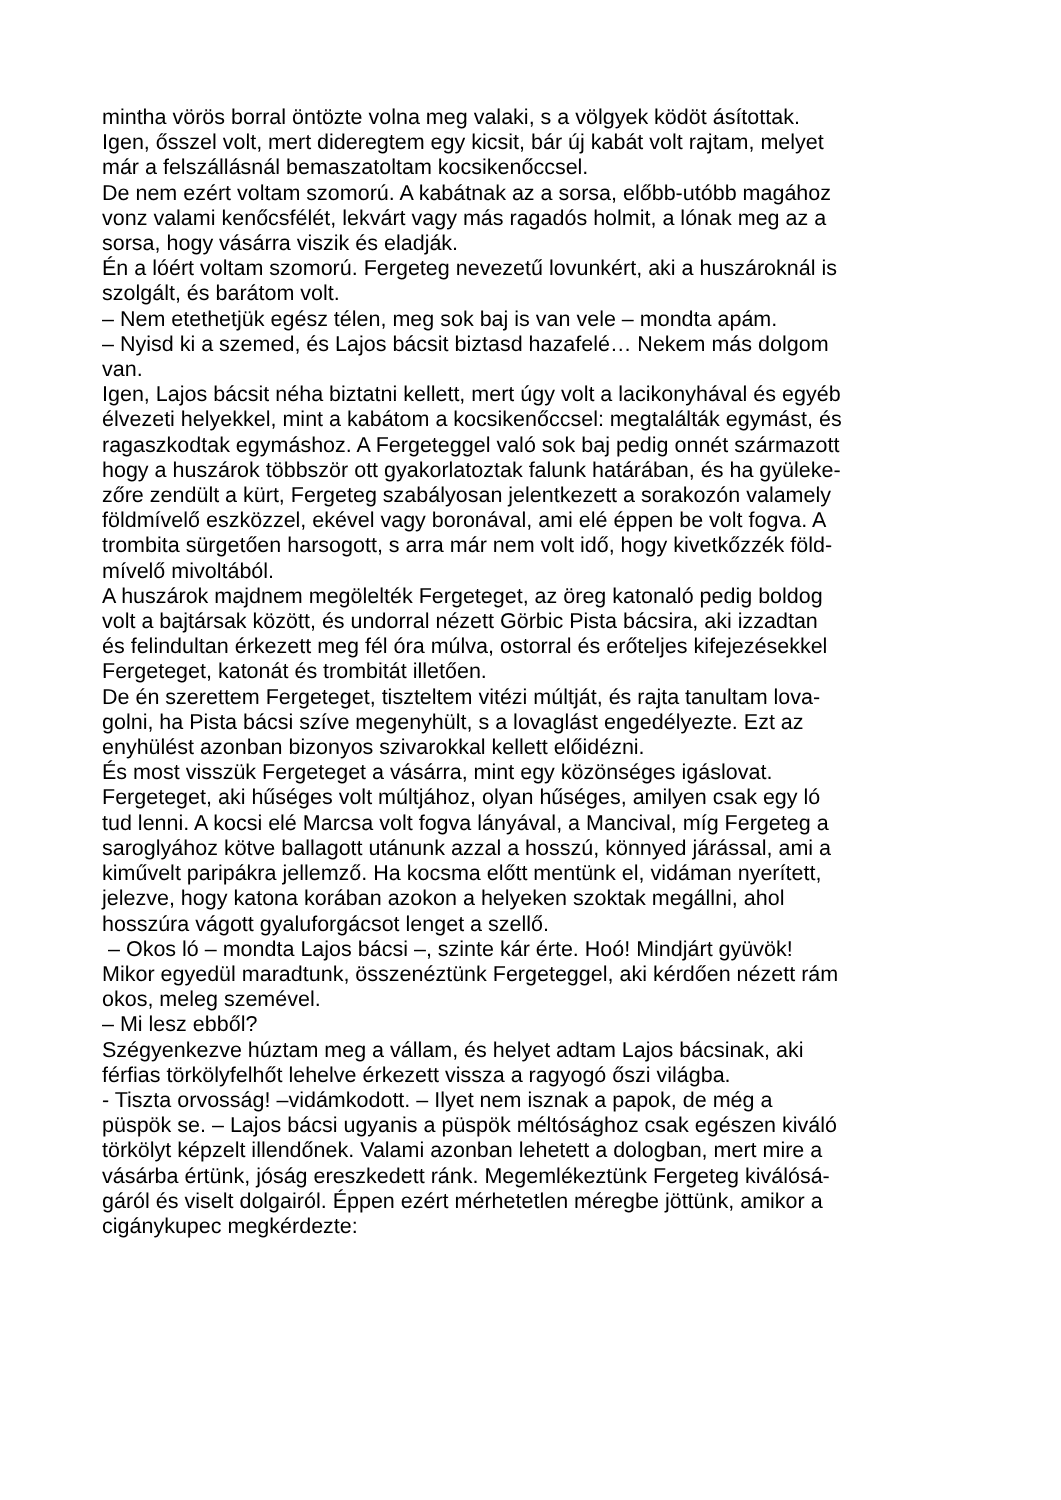mintha vörös borral öntözte volna meg valaki, s a völgyek ködöt ásítottak.
Igen, ősszel volt, mert dideregtem egy kicsit, bár új kabát volt rajtam, melyet
már a felszállásnál bemaszatoltam kocsikenőccsel.
De nem ezért voltam szomorú. A kabátnak az a sorsa, előbb-utóbb magához
vonz valami kenőcsfélét, lekvárt vagy más ragadós holmit, a lónak meg az a
sorsa, hogy vásárra viszik és eladják.
Én a lóért voltam szomorú. Fergeteg nevezetű lovunkért, aki a huszároknál is
szolgált, és barátom volt.
– Nem etethetjük egész télen, meg sok baj is van vele – mondta apám.
– Nyisd ki a szemed, és Lajos bácsit biztasd hazafelé… Nekem más dolgom
van.
Igen, Lajos bácsit néha biztatni kellett, mert úgy volt a lacikonyhával és egyéb
élvezeti helyekkel, mint a kabátom a kocsikenőccsel: megtalálták egymást, és
ragaszkodtak egymáshoz. A Fergeteggel való sok baj pedig onnét származott
hogy a huszárok többször ott gyakorlatoztak falunk határában, és ha gyüleke-
zőre zendült a kürt, Fergeteg szabályosan jelentkezett a sorakozón valamely
földmívelő eszközzel, ekével vagy boronával, ami elé éppen be volt fogva. A
trombita sürgetően harsogott, s arra már nem volt idő, hogy kivetkőzzék föld-
mívelő mivoltából.
A huszárok majdnem megölelték Fergeteget, az öreg katonaló pedig boldog
volt a bajtársak között, és undorral nézett Görbic Pista bácsira, aki izzadtan
és felindultan érkezett meg fél óra múlva, ostorral és erőteljes kifejezésekkel
Fergeteget, katonát és trombitát illetően.
De én szerettem Fergeteget, tiszteltem vitézi múltját, és rajta tanultam lova-
golni, ha Pista bácsi szíve megenyhült, s a lovaglást engedélyezte. Ezt az
enyhülést azonban bizonyos szivarokkal kellett előidézni.
És most visszük Fergeteget a vásárra, mint egy közönséges igáslovat.
Fergeteget, aki hűséges volt múltjához, olyan hűséges, amilyen csak egy ló
tud lenni. A kocsi elé Marcsa volt fogva lányával, a Mancival, míg Fergeteg a
saroglyához kötve ballagott utánunk azzal a hosszú, könnyed járással, ami a
kiművelt paripákra jellemző. Ha kocsma előtt mentünk el, vidáman nyerített,
jelezve, hogy katona korában azokon a helyeken szoktak megállni, ahol
hosszúra vágott gyaluforgácsot lenget a szellő.
– Okos ló – mondta Lajos bácsi –, szinte kár érte. Hoó! Mindjárt gyüvök!
Mikor egyedül maradtunk, összenéztünk Fergeteggel, aki kérdően nézett rám
okos, meleg szemével.
– Mi lesz ebből?
Szégyenkezve húztam meg a vállam, és helyet adtam Lajos bácsinak, aki
férfias törkölyfelhőt lehelve érkezett vissza a ragyogó őszi világba.
- Tiszta orvosság! –vidámkodott. – Ilyet nem isznak a papok, de még a
püspök se. – Lajos bácsi ugyanis a püspök méltósághoz csak egészen kiváló
törkölyt képzelt illendőnek. Valami azonban lehetett a dologban, mert mire a
vásárba értünk, jóság ereszkedett ránk. Megemlékeztünk Fergeteg kiválósá-
gáról és viselt dolgairól. Éppen ezért mérhetetlen méregbe jöttünk, amikor a
cigánykupec megkérdezte: